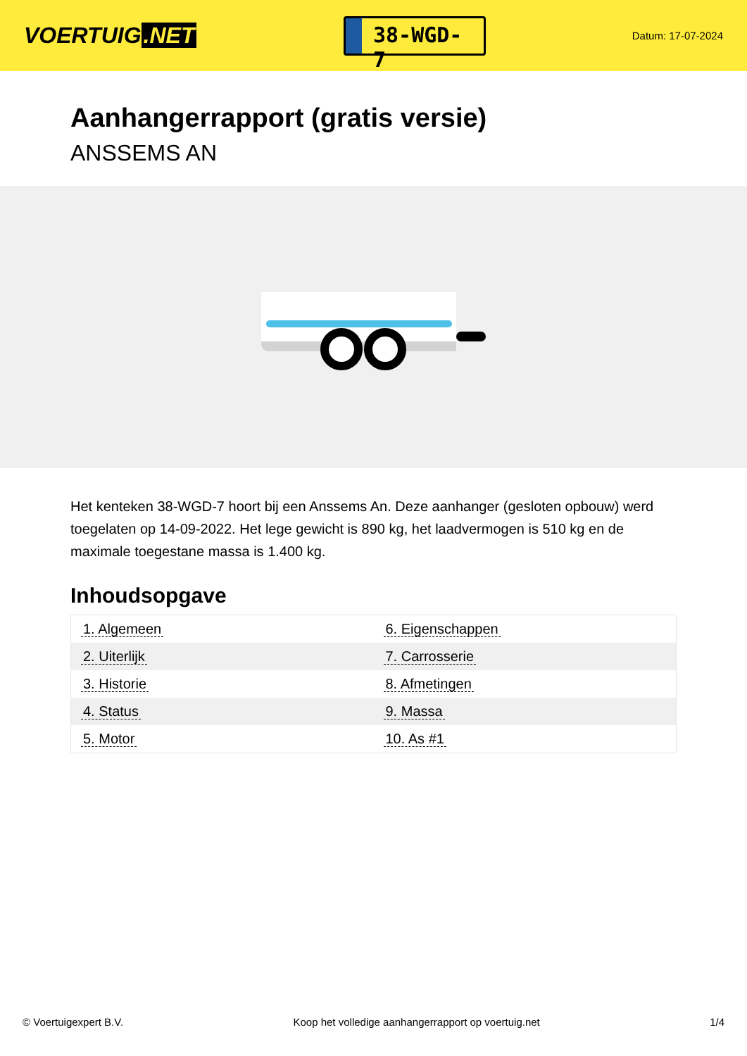VOERTUIG.NET
38-WGD-7
Datum: 17-07-2024
Aanhangerrapport (gratis versie)
ANSSEMS AN
Het kenteken 38-WGD-7 hoort bij een Anssems An. Deze aanhanger (gesloten opbouw) werd toegelaten op 14-09-2022. Het lege gewicht is 890 kg, het laadvermogen is 510 kg en de maximale toegestane massa is 1.400 kg.
Inhoudsopgave
| 1. Algemeen | 6. Eigenschappen |
| 2. Uiterlijk | 7. Carrosserie |
| 3. Historie | 8. Afmetingen |
| 4. Status | 9. Massa |
| 5. Motor | 10. As #1 |
© Voertuigexpert B.V. Koop het volledige aanhangerrapport op voertuig.net 1/4